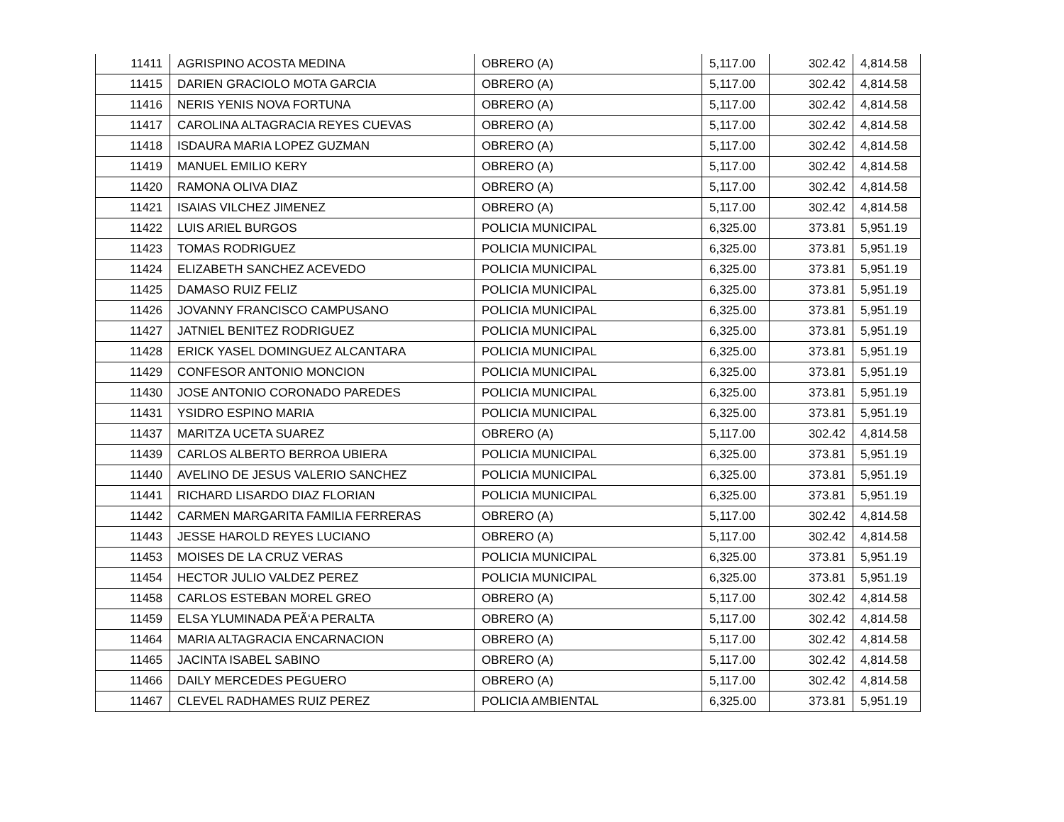| 11411 | AGRISPINO ACOSTA MEDINA | OBRERO (A) | 5,117.00 | 302.42 | 4,814.58 |
| 11415 | DARIEN GRACIOLO MOTA GARCIA | OBRERO (A) | 5,117.00 | 302.42 | 4,814.58 |
| 11416 | NERIS YENIS NOVA FORTUNA | OBRERO (A) | 5,117.00 | 302.42 | 4,814.58 |
| 11417 | CAROLINA ALTAGRACIA REYES CUEVAS | OBRERO (A) | 5,117.00 | 302.42 | 4,814.58 |
| 11418 | ISDAURA MARIA LOPEZ GUZMAN | OBRERO (A) | 5,117.00 | 302.42 | 4,814.58 |
| 11419 | MANUEL EMILIO KERY | OBRERO (A) | 5,117.00 | 302.42 | 4,814.58 |
| 11420 | RAMONA OLIVA DIAZ | OBRERO (A) | 5,117.00 | 302.42 | 4,814.58 |
| 11421 | ISAIAS VILCHEZ JIMENEZ | OBRERO (A) | 5,117.00 | 302.42 | 4,814.58 |
| 11422 | LUIS ARIEL BURGOS | POLICIA MUNICIPAL | 6,325.00 | 373.81 | 5,951.19 |
| 11423 | TOMAS RODRIGUEZ | POLICIA MUNICIPAL | 6,325.00 | 373.81 | 5,951.19 |
| 11424 | ELIZABETH SANCHEZ ACEVEDO | POLICIA MUNICIPAL | 6,325.00 | 373.81 | 5,951.19 |
| 11425 | DAMASO RUIZ FELIZ | POLICIA MUNICIPAL | 6,325.00 | 373.81 | 5,951.19 |
| 11426 | JOVANNY FRANCISCO CAMPUSANO | POLICIA MUNICIPAL | 6,325.00 | 373.81 | 5,951.19 |
| 11427 | JATNIEL BENITEZ RODRIGUEZ | POLICIA MUNICIPAL | 6,325.00 | 373.81 | 5,951.19 |
| 11428 | ERICK YASEL DOMINGUEZ ALCANTARA | POLICIA MUNICIPAL | 6,325.00 | 373.81 | 5,951.19 |
| 11429 | CONFESOR ANTONIO MONCION | POLICIA MUNICIPAL | 6,325.00 | 373.81 | 5,951.19 |
| 11430 | JOSE ANTONIO CORONADO PAREDES | POLICIA MUNICIPAL | 6,325.00 | 373.81 | 5,951.19 |
| 11431 | YSIDRO ESPINO MARIA | POLICIA MUNICIPAL | 6,325.00 | 373.81 | 5,951.19 |
| 11437 | MARITZA UCETA SUAREZ | OBRERO (A) | 5,117.00 | 302.42 | 4,814.58 |
| 11439 | CARLOS ALBERTO BERROA UBIERA | POLICIA MUNICIPAL | 6,325.00 | 373.81 | 5,951.19 |
| 11440 | AVELINO DE JESUS VALERIO SANCHEZ | POLICIA MUNICIPAL | 6,325.00 | 373.81 | 5,951.19 |
| 11441 | RICHARD LISARDO DIAZ FLORIAN | POLICIA MUNICIPAL | 6,325.00 | 373.81 | 5,951.19 |
| 11442 | CARMEN MARGARITA FAMILIA FERRERAS | OBRERO (A) | 5,117.00 | 302.42 | 4,814.58 |
| 11443 | JESSE HAROLD REYES LUCIANO | OBRERO (A) | 5,117.00 | 302.42 | 4,814.58 |
| 11453 | MOISES DE LA CRUZ VERAS | POLICIA MUNICIPAL | 6,325.00 | 373.81 | 5,951.19 |
| 11454 | HECTOR JULIO VALDEZ PEREZ | POLICIA MUNICIPAL | 6,325.00 | 373.81 | 5,951.19 |
| 11458 | CARLOS ESTEBAN MOREL GREO | OBRERO (A) | 5,117.00 | 302.42 | 4,814.58 |
| 11459 | ELSA YLUMINADA PEÃ‘A PERALTA | OBRERO (A) | 5,117.00 | 302.42 | 4,814.58 |
| 11464 | MARIA ALTAGRACIA ENCARNACION | OBRERO (A) | 5,117.00 | 302.42 | 4,814.58 |
| 11465 | JACINTA ISABEL SABINO | OBRERO (A) | 5,117.00 | 302.42 | 4,814.58 |
| 11466 | DAILY MERCEDES PEGUERO | OBRERO (A) | 5,117.00 | 302.42 | 4,814.58 |
| 11467 | CLEVEL RADHAMES RUIZ PEREZ | POLICIA AMBIENTAL | 6,325.00 | 373.81 | 5,951.19 |